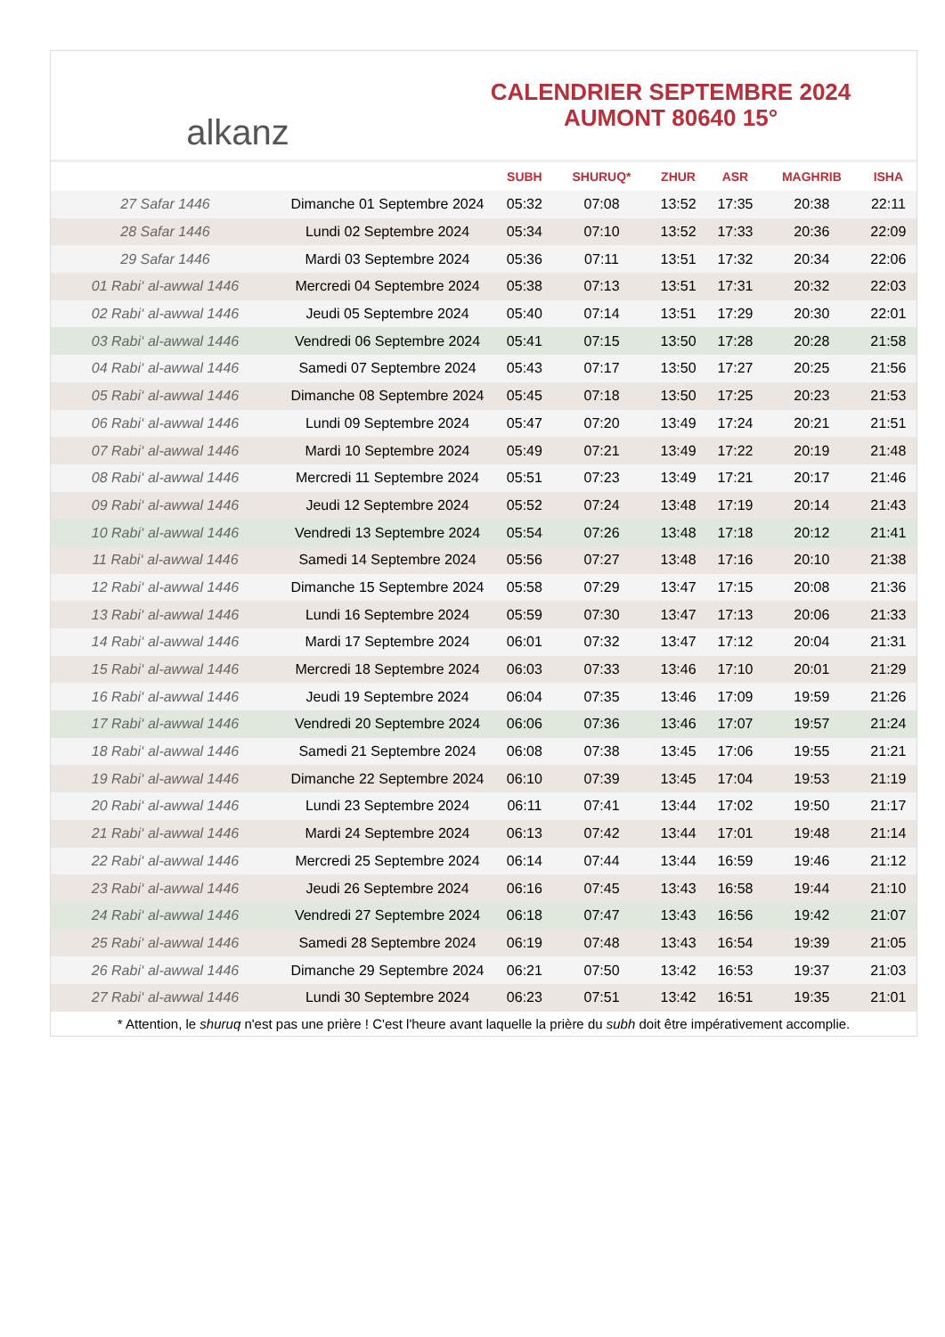alkanz
CALENDRIER SEPTEMBRE 2024
AUMONT 80640 15°
| | | SUBH | SHURUQ* | ZHUR | ASR | MAGHRIB | ISHA |
| --- | --- | --- | --- | --- | --- | --- | --- |
| 27 Safar 1446 | Dimanche 01 Septembre 2024 | 05:32 | 07:08 | 13:52 | 17:35 | 20:38 | 22:11 |
| 28 Safar 1446 | Lundi 02 Septembre 2024 | 05:34 | 07:10 | 13:52 | 17:33 | 20:36 | 22:09 |
| 29 Safar 1446 | Mardi 03 Septembre 2024 | 05:36 | 07:11 | 13:51 | 17:32 | 20:34 | 22:06 |
| 01 Rabi‘ al-awwal 1446 | Mercredi 04 Septembre 2024 | 05:38 | 07:13 | 13:51 | 17:31 | 20:32 | 22:03 |
| 02 Rabi‘ al-awwal 1446 | Jeudi 05 Septembre 2024 | 05:40 | 07:14 | 13:51 | 17:29 | 20:30 | 22:01 |
| 03 Rabi‘ al-awwal 1446 | Vendredi 06 Septembre 2024 | 05:41 | 07:15 | 13:50 | 17:28 | 20:28 | 21:58 |
| 04 Rabi‘ al-awwal 1446 | Samedi 07 Septembre 2024 | 05:43 | 07:17 | 13:50 | 17:27 | 20:25 | 21:56 |
| 05 Rabi‘ al-awwal 1446 | Dimanche 08 Septembre 2024 | 05:45 | 07:18 | 13:50 | 17:25 | 20:23 | 21:53 |
| 06 Rabi‘ al-awwal 1446 | Lundi 09 Septembre 2024 | 05:47 | 07:20 | 13:49 | 17:24 | 20:21 | 21:51 |
| 07 Rabi‘ al-awwal 1446 | Mardi 10 Septembre 2024 | 05:49 | 07:21 | 13:49 | 17:22 | 20:19 | 21:48 |
| 08 Rabi‘ al-awwal 1446 | Mercredi 11 Septembre 2024 | 05:51 | 07:23 | 13:49 | 17:21 | 20:17 | 21:46 |
| 09 Rabi‘ al-awwal 1446 | Jeudi 12 Septembre 2024 | 05:52 | 07:24 | 13:48 | 17:19 | 20:14 | 21:43 |
| 10 Rabi‘ al-awwal 1446 | Vendredi 13 Septembre 2024 | 05:54 | 07:26 | 13:48 | 17:18 | 20:12 | 21:41 |
| 11 Rabi‘ al-awwal 1446 | Samedi 14 Septembre 2024 | 05:56 | 07:27 | 13:48 | 17:16 | 20:10 | 21:38 |
| 12 Rabi‘ al-awwal 1446 | Dimanche 15 Septembre 2024 | 05:58 | 07:29 | 13:47 | 17:15 | 20:08 | 21:36 |
| 13 Rabi‘ al-awwal 1446 | Lundi 16 Septembre 2024 | 05:59 | 07:30 | 13:47 | 17:13 | 20:06 | 21:33 |
| 14 Rabi‘ al-awwal 1446 | Mardi 17 Septembre 2024 | 06:01 | 07:32 | 13:47 | 17:12 | 20:04 | 21:31 |
| 15 Rabi‘ al-awwal 1446 | Mercredi 18 Septembre 2024 | 06:03 | 07:33 | 13:46 | 17:10 | 20:01 | 21:29 |
| 16 Rabi‘ al-awwal 1446 | Jeudi 19 Septembre 2024 | 06:04 | 07:35 | 13:46 | 17:09 | 19:59 | 21:26 |
| 17 Rabi‘ al-awwal 1446 | Vendredi 20 Septembre 2024 | 06:06 | 07:36 | 13:46 | 17:07 | 19:57 | 21:24 |
| 18 Rabi‘ al-awwal 1446 | Samedi 21 Septembre 2024 | 06:08 | 07:38 | 13:45 | 17:06 | 19:55 | 21:21 |
| 19 Rabi‘ al-awwal 1446 | Dimanche 22 Septembre 2024 | 06:10 | 07:39 | 13:45 | 17:04 | 19:53 | 21:19 |
| 20 Rabi‘ al-awwal 1446 | Lundi 23 Septembre 2024 | 06:11 | 07:41 | 13:44 | 17:02 | 19:50 | 21:17 |
| 21 Rabi‘ al-awwal 1446 | Mardi 24 Septembre 2024 | 06:13 | 07:42 | 13:44 | 17:01 | 19:48 | 21:14 |
| 22 Rabi‘ al-awwal 1446 | Mercredi 25 Septembre 2024 | 06:14 | 07:44 | 13:44 | 16:59 | 19:46 | 21:12 |
| 23 Rabi‘ al-awwal 1446 | Jeudi 26 Septembre 2024 | 06:16 | 07:45 | 13:43 | 16:58 | 19:44 | 21:10 |
| 24 Rabi‘ al-awwal 1446 | Vendredi 27 Septembre 2024 | 06:18 | 07:47 | 13:43 | 16:56 | 19:42 | 21:07 |
| 25 Rabi‘ al-awwal 1446 | Samedi 28 Septembre 2024 | 06:19 | 07:48 | 13:43 | 16:54 | 19:39 | 21:05 |
| 26 Rabi‘ al-awwal 1446 | Dimanche 29 Septembre 2024 | 06:21 | 07:50 | 13:42 | 16:53 | 19:37 | 21:03 |
| 27 Rabi‘ al-awwal 1446 | Lundi 30 Septembre 2024 | 06:23 | 07:51 | 13:42 | 16:51 | 19:35 | 21:01 |
* Attention, le shuruq n'est pas une prière ! C'est l'heure avant laquelle la prière du subh doit être impérativement accomplie.